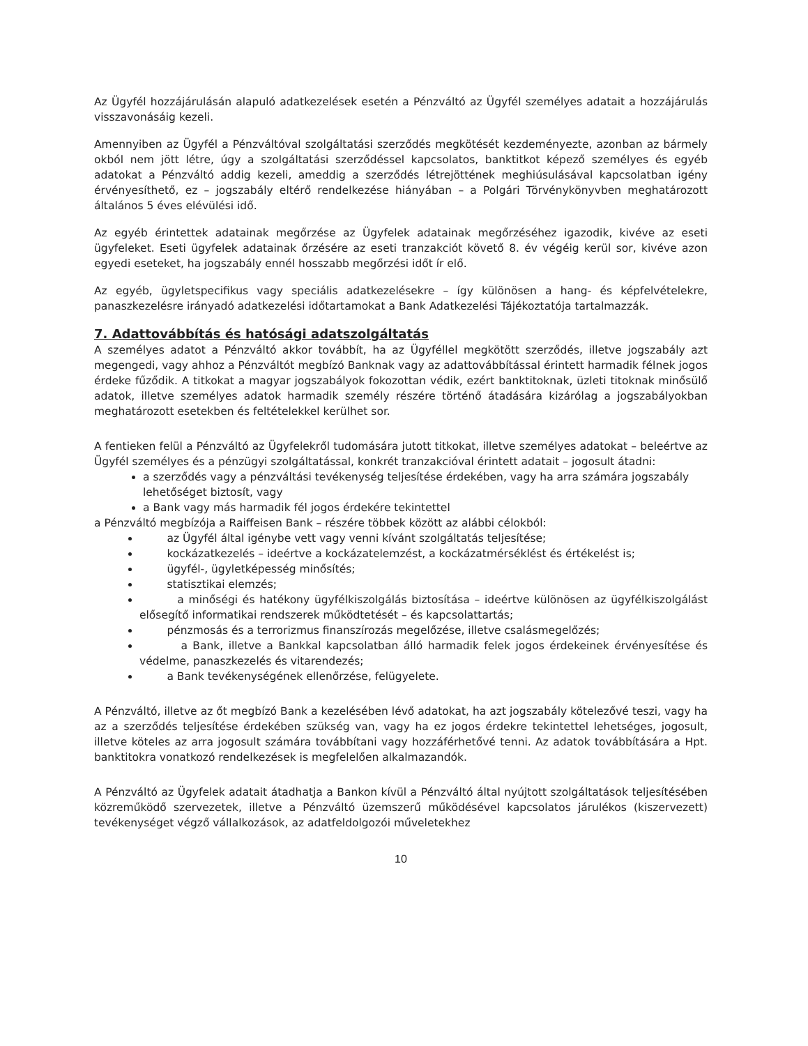Az Ügyfél hozzájárulásán alapuló adatkezelések esetén a Pénzváltó az Ügyfél személyes adatait a hozzájárulás visszavonásáig kezeli.
Amennyiben az Ügyfél a Pénzváltóval szolgáltatási szerződés megkötését kezdeményezte, azonban az bármely okból nem jött létre, úgy a szolgáltatási szerződéssel kapcsolatos, banktitkot képező személyes és egyéb adatokat a Pénzváltó addig kezeli, ameddig a szerződés létrejöttének meghiúsulásával kapcsolatban igény érvényesíthető, ez – jogszabály eltérő rendelkezése hiányában – a Polgári Törvénykönyvben meghatározott általános 5 éves elévülési idő.
Az egyéb érintettek adatainak megőrzése az Ügyfelek adatainak megőrzéséhez igazodik, kivéve az eseti ügyfeleket. Eseti ügyfelek adatainak őrzésére az eseti tranzakciót követő 8. év végéig kerül sor, kivéve azon egyedi eseteket, ha jogszabály ennél hosszabb megőrzési időt ír elő.
Az egyéb, ügyletspecifikus vagy speciális adatkezelésekre – így különösen a hang- és képfelvételekre, panaszkezelésre irányadó adatkezelési időtartamokat a Bank Adatkezelési Tájékoztatója tartalmazzák.
7. Adattovábbítás és hatósági adatszolgáltatás
A személyes adatot a Pénzváltó akkor továbbít, ha az Ügyféllel megkötött szerződés, illetve jogszabály azt megengedi, vagy ahhoz a Pénzváltót megbízó Banknak vagy az adattovábbítással érintett harmadik félnek jogos érdeke fűződik. A titkokat a magyar jogszabályok fokozottan védik, ezért banktitoknak, üzleti titoknak minősülő adatok, illetve személyes adatok harmadik személy részére történő átadására kizárólag a jogszabályokban meghatározott esetekben és feltételekkel kerülhet sor.
A fentieken felül a Pénzváltó az Ügyfelekről tudomására jutott titkokat, illetve személyes adatokat – beleértve az Ügyfél személyes és a pénzügyi szolgáltatással, konkrét tranzakcióval érintett adatait – jogosult átadni:
a szerződés vagy a pénzváltási tevékenység teljesítése érdekében, vagy ha arra számára jogszabály lehetőséget biztosít, vagy
a Bank vagy más harmadik fél jogos érdekére tekintettel
a Pénzváltó megbízója a Raiffeisen Bank – részére többek között az alábbi célokból:
az Ügyfél által igénybe vett vagy venni kívánt szolgáltatás teljesítése;
kockázatkezelés – ideértve a kockázatelemzést, a kockázatmérséklést és értékelést is;
ügyfél-, ügyletképesség minősítés;
statisztikai elemzés;
a minőségi és hatékony ügyfélkiszolgálás biztosítása – ideértve különösen az ügyfélkiszolgálást elősegítő informatikai rendszerek működtetését – és kapcsolattartás;
pénzmosás és a terrorizmus finanszírozás megelőzése, illetve csalásmegelőzés;
a Bank, illetve a Bankkal kapcsolatban álló harmadik felek jogos érdekeinek érvényesítése és védelme, panaszkezelés és vitarendezés;
a Bank tevékenységének ellenőrzése, felügyelete.
A Pénzváltó, illetve az őt megbízó Bank a kezelésében lévő adatokat, ha azt jogszabály kötelezővé teszi, vagy ha az a szerződés teljesítése érdekében szükség van, vagy ha ez jogos érdekre tekintettel lehetséges, jogosult, illetve köteles az arra jogosult számára továbbítani vagy hozzáférhetővé tenni. Az adatok továbbítására a Hpt. banktitokra vonatkozó rendelkezések is megfelelően alkalmazandók.
A Pénzváltó az Ügyfelek adatait átadhatja a Bankon kívül a Pénzváltó által nyújtott szolgáltatások teljesítésében közreműködő szervezetek, illetve a Pénzváltó üzemszerű működésével kapcsolatos járulékos (kiszervezett) tevékenységet végző vállalkozások, az adatfeldolgozói műveletekhez
10